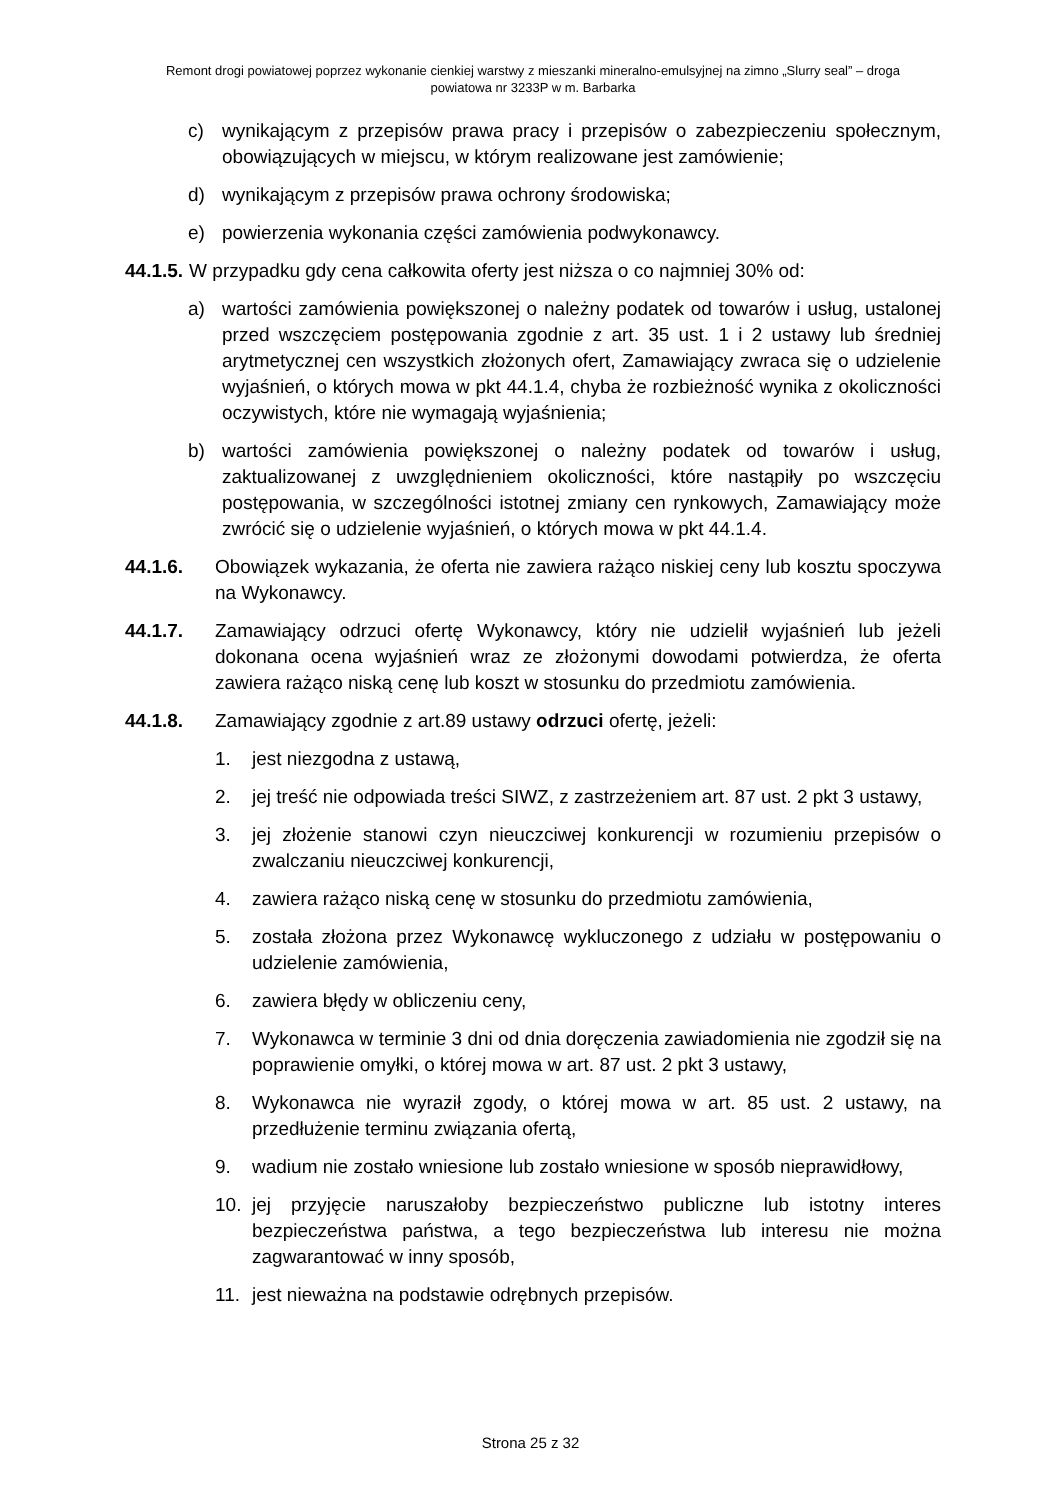Remont drogi powiatowej poprzez wykonanie cienkiej warstwy z mieszanki mineralno-emulsyjnej na zimno „Slurry seal” – droga
powiatowa nr 3233P w m. Barbarka
c) wynikającym z przepisów prawa pracy i przepisów o zabezpieczeniu społecznym, obowiązujących w miejscu, w którym realizowane jest zamówienie;
d) wynikającym z przepisów prawa ochrony środowiska;
e) powierzenia wykonania części zamówienia podwykonawcy.
44.1.5. W przypadku gdy cena całkowita oferty jest niższa o co najmniej 30% od:
a) wartości zamówienia powiększonej o należny podatek od towarów i usług, ustalonej przed wszczęciem postępowania zgodnie z art. 35 ust. 1 i 2 ustawy lub średniej arytmetycznej cen wszystkich złożonych ofert, Zamawiający zwraca się o udzielenie wyjaśnień, o których mowa w pkt 44.1.4, chyba że rozbieżność wynika z okoliczności oczywistych, które nie wymagają wyjaśnienia;
b) wartości zamówienia powiększonej o należny podatek od towarów i usług, zaktualizowanej z uwzględnieniem okoliczności, które nastąpiły po wszczęciu postępowania, w szczególności istotnej zmiany cen rynkowych, Zamawiający może zwrócić się o udzielenie wyjaśnień, o których mowa w pkt 44.1.4.
44.1.6. Obowiązek wykazania, że oferta nie zawiera rażąco niskiej ceny lub kosztu spoczywa na Wykonawcy.
44.1.7. Zamawiający odrzuci ofertę Wykonawcy, który nie udzielił wyjaśnień lub jeżeli dokonana ocena wyjaśnień wraz ze złożonymi dowodami potwierdza, że oferta zawiera rażąco niską cenę lub koszt w stosunku do przedmiotu zamówienia.
44.1.8. Zamawiający zgodnie z art.89 ustawy odrzuci ofertę, jeżeli:
1. jest niezgodna z ustawą,
2. jej treść nie odpowiada treści SIWZ, z zastrzeżeniem art. 87 ust. 2 pkt 3 ustawy,
3. jej złożenie stanowi czyn nieuczciwej konkurencji w rozumieniu przepisów o zwalczaniu nieuczciwej konkurencji,
4. zawiera rażąco niską cenę w stosunku do przedmiotu zamówienia,
5. została złożona przez Wykonawcę wykluczonego z udziału w postępowaniu o udzielenie zamówienia,
6. zawiera błędy w obliczeniu ceny,
7. Wykonawca w terminie 3 dni od dnia doręczenia zawiadomienia nie zgodził się na poprawienie omyłki, o której mowa w art. 87 ust. 2 pkt 3 ustawy,
8. Wykonawca nie wyraził zgody, o której mowa w art. 85 ust. 2 ustawy, na przedłużenie terminu związania ofertą,
9. wadium nie zostało wniesione lub zostało wniesione w sposób nieprawidłowy,
10. jej przyjęcie naruszałoby bezpieczeństwo publiczne lub istotny interes bezpieczeństwa państwa, a tego bezpieczeństwa lub interesu nie można zagwarantować w inny sposób,
11. jest nieważna na podstawie odrębnych przepisów.
Strona 25 z 32